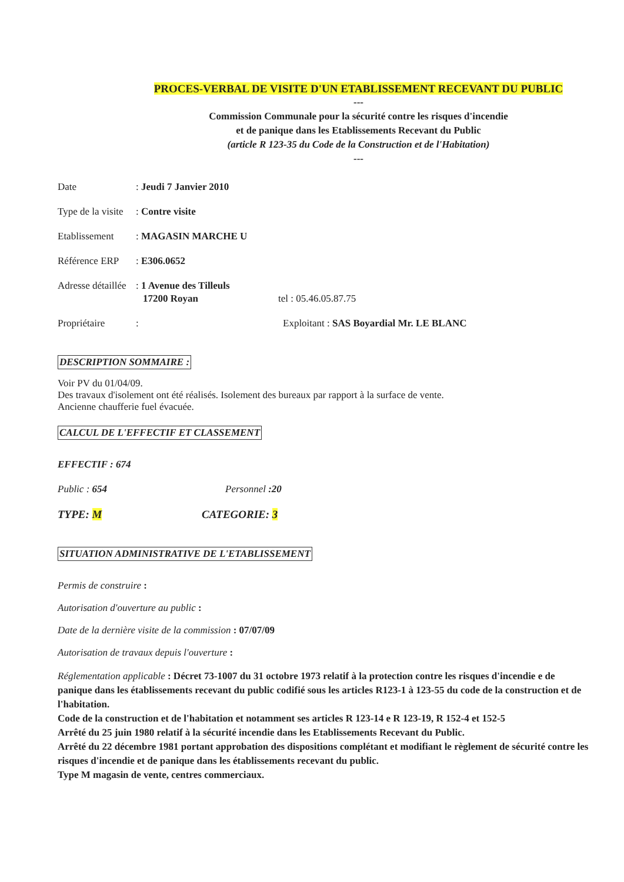PROCES-VERBAL DE VISITE D'UN ETABLISSEMENT RECEVANT DU PUBLIC
---
Commission Communale pour la sécurité contre les risques d'incendie
et de panique dans les Etablissements Recevant du Public
(article R 123-35 du Code de la Construction et de l'Habitation)
---
Date: Jeudi 7 Janvier 2010
Type de la visite: Contre visite
Etablissement: MAGASIN MARCHE U
Référence ERP: E306.0652
Adresse détaillée: 1 Avenue des Tilleuls
17200 Royan tel : 05.46.05.87.75
Propriétaire: Exploitant : SAS Boyardial Mr. LE BLANC
DESCRIPTION SOMMAIRE :
Voir PV du 01/04/09.
Des travaux d'isolement ont été réalisés. Isolement des bureaux par rapport à la surface de vente.
Ancienne chaufferie fuel évacuée.
CALCUL DE L'EFFECTIF ET CLASSEMENT
EFFECTIF : 674
Public : 654 Personnel :20
TYPE: M CATEGORIE: 3
SITUATION ADMINISTRATIVE DE L'ETABLISSEMENT
Permis de construire :
Autorisation d'ouverture au public :
Date de la dernière visite de la commission : 07/07/09
Autorisation de travaux depuis l'ouverture :
Réglementation applicable : Décret 73-1007 du 31 octobre 1973 relatif à la protection contre les risques d'incendie e de panique dans les établissements recevant du public codifié sous les articles R123-1 à 123-55 du code de la construction et de l'habitation.
Code de la construction et de l'habitation et notamment ses articles R 123-14 e R 123-19, R 152-4 et 152-5
Arrêté du 25 juin 1980 relatif à la sécurité incendie dans les Etablissements Recevant du Public.
Arrêté du 22 décembre 1981 portant approbation des dispositions complétant et modifiant le règlement de sécurité contre les risques d'incendie et de panique dans les établissements recevant du public.
Type M magasin de vente, centres commerciaux.